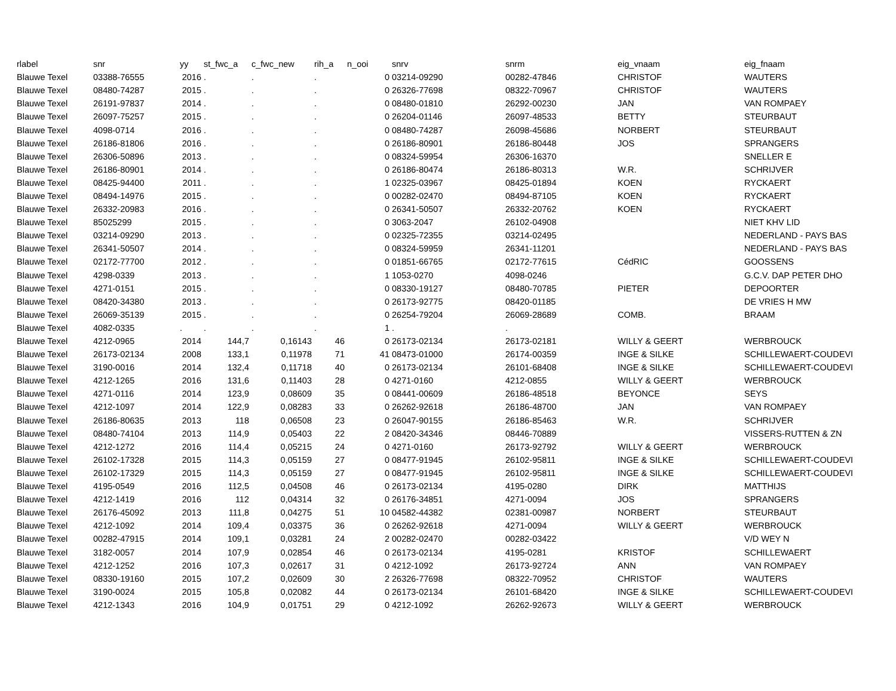| rlabel | snr | yy | st_fwc_a | c_fwc_new | rih_a | n_ooi | snrv | snrm | eig_vnaam | eig_fnaam |
| --- | --- | --- | --- | --- | --- | --- | --- | --- | --- | --- |
| Blauwe Texel | 03388-76555 | 2016 | . | . | . | 0 | 03214-09290 | 00282-47846 | CHRISTOF | WAUTERS |
| Blauwe Texel | 08480-74287 | 2015 | . | . | . | 0 | 26326-77698 | 08322-70967 | CHRISTOF | WAUTERS |
| Blauwe Texel | 26191-97837 | 2014 | . | . | . | 0 | 08480-01810 | 26292-00230 | JAN | VAN ROMPAEY |
| Blauwe Texel | 26097-75257 | 2015 | . | . | . | 0 | 26204-01146 | 26097-48533 | BETTY | STEURBAUT |
| Blauwe Texel | 4098-0714 | 2016 | . | . | . | 0 | 08480-74287 | 26098-45686 | NORBERT | STEURBAUT |
| Blauwe Texel | 26186-81806 | 2016 | . | . | . | 0 | 26186-80901 | 26186-80448 | JOS | SPRANGERS |
| Blauwe Texel | 26306-50896 | 2013 | . | . | . | 0 | 08324-59954 | 26306-16370 | | SNELLER E |
| Blauwe Texel | 26186-80901 | 2014 | . | . | . | 0 | 26186-80474 | 26186-80313 | W.R. | SCHRIJVER |
| Blauwe Texel | 08425-94400 | 2011 | . | . | . | 1 | 02325-03967 | 08425-01894 | KOEN | RYCKAERT |
| Blauwe Texel | 08494-14976 | 2015 | . | . | . | 0 | 00282-02470 | 08494-87105 | KOEN | RYCKAERT |
| Blauwe Texel | 26332-20983 | 2016 | . | . | . | 0 | 26341-50507 | 26332-20762 | KOEN | RYCKAERT |
| Blauwe Texel | 85025299 | 2015 | . | . | . | 0 | 3063-2047 | 26102-04908 | | NIET KHV LID |
| Blauwe Texel | 03214-09290 | 2013 | . | . | . | 0 | 02325-72355 | 03214-02495 | | NEDERLAND - PAYS BAS |
| Blauwe Texel | 26341-50507 | 2014 | . | . | . | 0 | 08324-59959 | 26341-11201 | | NEDERLAND - PAYS BAS |
| Blauwe Texel | 02172-77700 | 2012 | . | . | . | 0 | 01851-66765 | 02172-77615 | CédRIC | GOOSSENS |
| Blauwe Texel | 4298-0339 | 2013 | . | . | . | 1 | 1053-0270 | 4098-0246 | | G.C.V. DAP PETER DHO |
| Blauwe Texel | 4271-0151 | 2015 | . | . | . | 0 | 08330-19127 | 08480-70785 | PIETER | DEPOORTER |
| Blauwe Texel | 08420-34380 | 2013 | . | . | . | 0 | 26173-92775 | 08420-01185 | | DE VRIES H MW |
| Blauwe Texel | 26069-35139 | 2015 | . | . | . | 0 | 26254-79204 | 26069-28689 | COMB. | BRAAM |
| Blauwe Texel | 4082-0335 | . | . | . | . | 1 | . | . | | |
| Blauwe Texel | 4212-0965 | 2014 | 144,7 | 0,16143 | 46 | 0 | 26173-02134 | 26173-02181 | WILLY & GEERT | WERBROUCK |
| Blauwe Texel | 26173-02134 | 2008 | 133,1 | 0,11978 | 71 | 41 | 08473-01000 | 26174-00359 | INGE & SILKE | SCHILLEWAERT-COUDEVI |
| Blauwe Texel | 3190-0016 | 2014 | 132,4 | 0,11718 | 40 | 0 | 26173-02134 | 26101-68408 | INGE & SILKE | SCHILLEWAERT-COUDEVI |
| Blauwe Texel | 4212-1265 | 2016 | 131,6 | 0,11403 | 28 | 0 | 4271-0160 | 4212-0855 | WILLY & GEERT | WERBROUCK |
| Blauwe Texel | 4271-0116 | 2014 | 123,9 | 0,08609 | 35 | 0 | 08441-00609 | 26186-48518 | BEYONCE | SEYS |
| Blauwe Texel | 4212-1097 | 2014 | 122,9 | 0,08283 | 33 | 0 | 26262-92618 | 26186-48700 | JAN | VAN ROMPAEY |
| Blauwe Texel | 26186-80635 | 2013 | 118 | 0,06508 | 23 | 0 | 26047-90155 | 26186-85463 | W.R. | SCHRIJVER |
| Blauwe Texel | 08480-74104 | 2013 | 114,9 | 0,05403 | 22 | 2 | 08420-34346 | 08446-70889 | | VISSERS-RUTTEN & ZN |
| Blauwe Texel | 4212-1272 | 2016 | 114,4 | 0,05215 | 24 | 0 | 4271-0160 | 26173-92792 | WILLY & GEERT | WERBROUCK |
| Blauwe Texel | 26102-17328 | 2015 | 114,3 | 0,05159 | 27 | 0 | 08477-91945 | 26102-95811 | INGE & SILKE | SCHILLEWAERT-COUDEVI |
| Blauwe Texel | 26102-17329 | 2015 | 114,3 | 0,05159 | 27 | 0 | 08477-91945 | 26102-95811 | INGE & SILKE | SCHILLEWAERT-COUDEVI |
| Blauwe Texel | 4195-0549 | 2016 | 112,5 | 0,04508 | 46 | 0 | 26173-02134 | 4195-0280 | DIRK | MATTHIJS |
| Blauwe Texel | 4212-1419 | 2016 | 112 | 0,04314 | 32 | 0 | 26176-34851 | 4271-0094 | JOS | SPRANGERS |
| Blauwe Texel | 26176-45092 | 2013 | 111,8 | 0,04275 | 51 | 10 | 04582-44382 | 02381-00987 | NORBERT | STEURBAUT |
| Blauwe Texel | 4212-1092 | 2014 | 109,4 | 0,03375 | 36 | 0 | 26262-92618 | 4271-0094 | WILLY & GEERT | WERBROUCK |
| Blauwe Texel | 00282-47915 | 2014 | 109,1 | 0,03281 | 24 | 2 | 00282-02470 | 00282-03422 | | V/D WEY N |
| Blauwe Texel | 3182-0057 | 2014 | 107,9 | 0,02854 | 46 | 0 | 26173-02134 | 4195-0281 | KRISTOF | SCHILLEWAERT |
| Blauwe Texel | 4212-1252 | 2016 | 107,3 | 0,02617 | 31 | 0 | 4212-1092 | 26173-92724 | ANN | VAN ROMPAEY |
| Blauwe Texel | 08330-19160 | 2015 | 107,2 | 0,02609 | 30 | 2 | 26326-77698 | 08322-70952 | CHRISTOF | WAUTERS |
| Blauwe Texel | 3190-0024 | 2015 | 105,8 | 0,02082 | 44 | 0 | 26173-02134 | 26101-68420 | INGE & SILKE | SCHILLEWAERT-COUDEVI |
| Blauwe Texel | 4212-1343 | 2016 | 104,9 | 0,01751 | 29 | 0 | 4212-1092 | 26262-92673 | WILLY & GEERT | WERBROUCK |